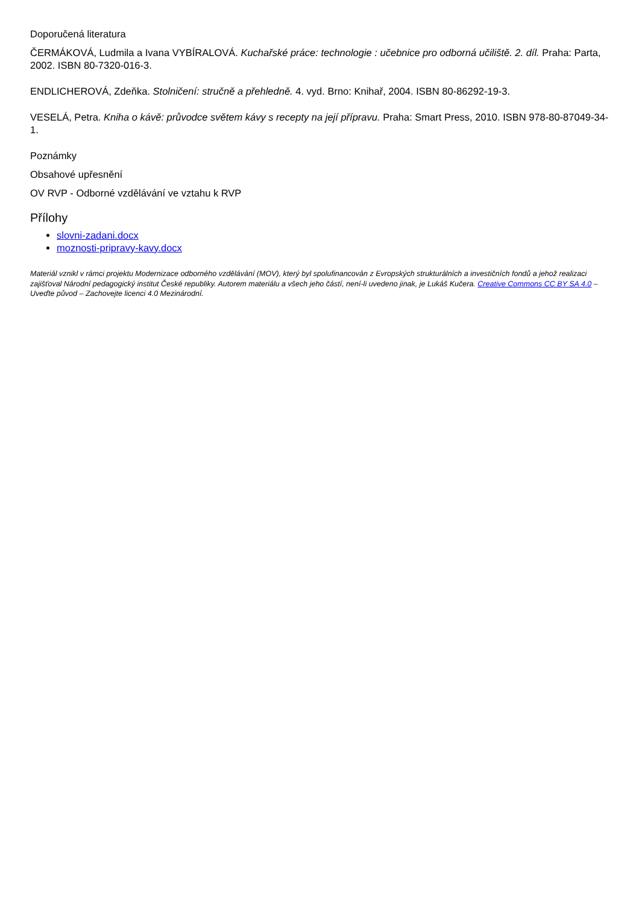Doporučená literatura
ČERMÁKOVÁ, Ludmila a Ivana VYBÍRALOVÁ. Kuchařské práce: technologie : učebnice pro odborná učiliště. 2. díl. Praha: Parta, 2002. ISBN 80-7320-016-3.
ENDLICHEROVÁ, Zdeňka. Stolničení: stručně a přehledně. 4. vyd. Brno: Knihař, 2004. ISBN 80-86292-19-3.
VESELÁ, Petra. Kniha o kávě: průvodce světem kávy s recepty na její přípravu. Praha: Smart Press, 2010. ISBN 978-80-87049-34-1.
Poznámky
Obsahové upřesnění
OV RVP - Odborné vzdělávání ve vztahu k RVP
Přílohy
slovni-zadani.docx
moznosti-pripravy-kavy.docx
Materiál vznikl v rámci projektu Modernizace odborného vzdělávání (MOV), který byl spolufinancován z Evropských strukturálních a investičních fondů a jehož realizaci zajišťoval Národní pedagogický institut České republiky. Autorem materiálu a všech jeho částí, není-li uvedeno jinak, je Lukáš Kučera. Creative Commons CC BY SA 4.0 – Uveďte původ – Zachovejte licenci 4.0 Mezinárodní.